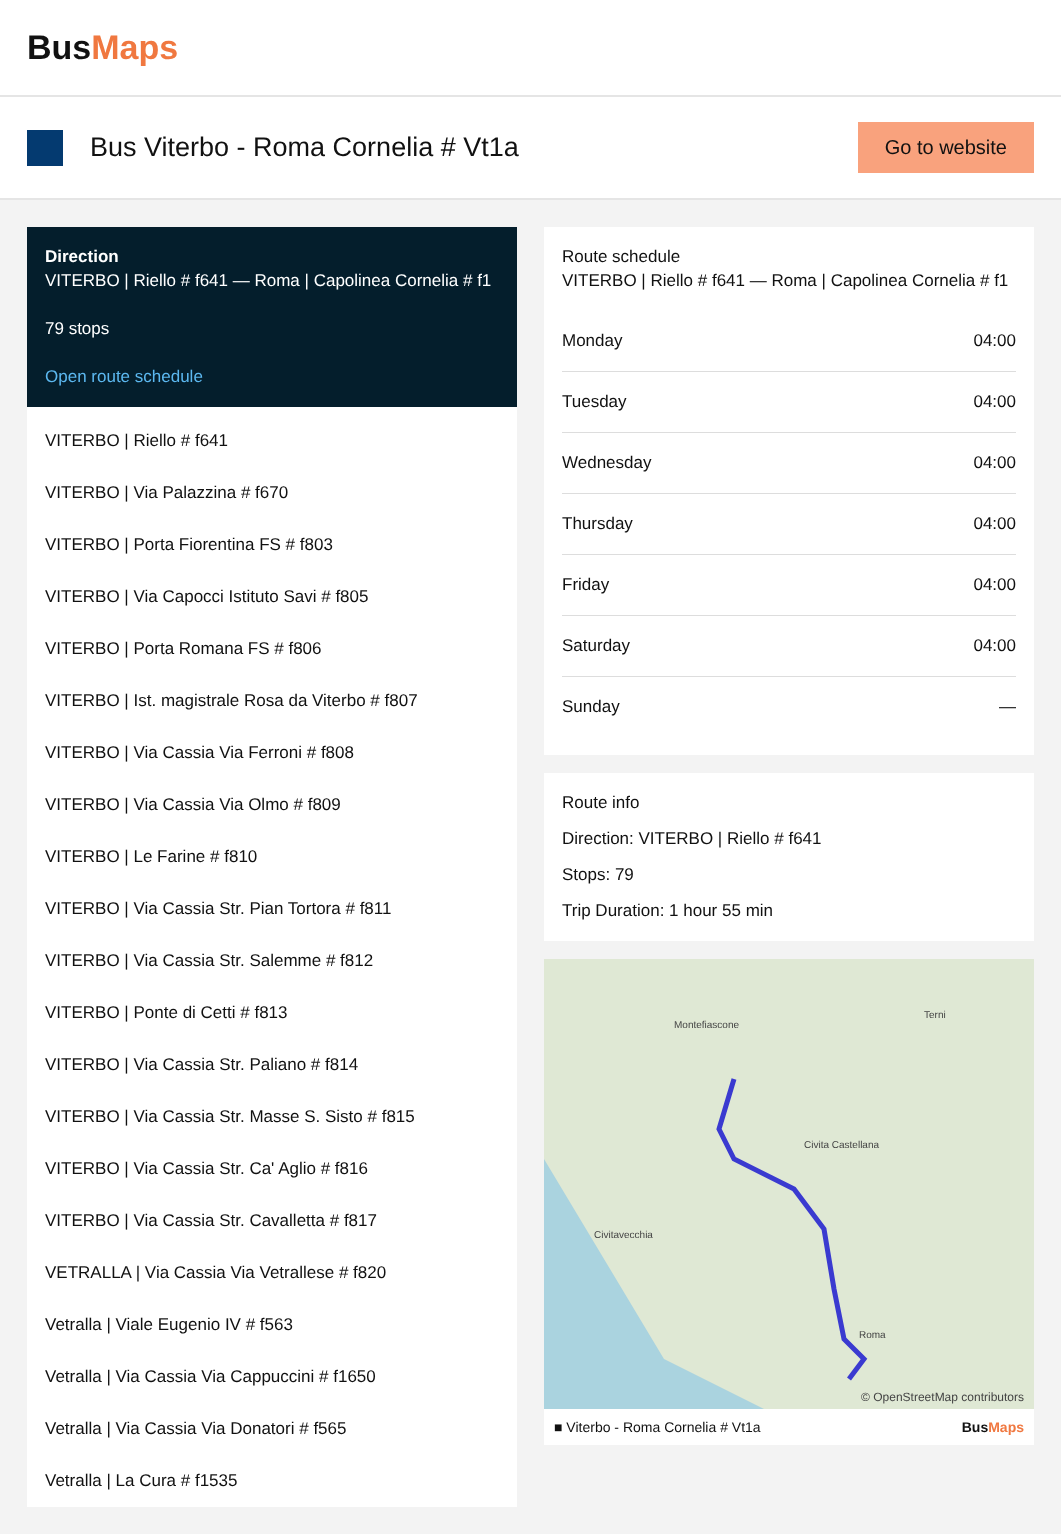BusMaps
Bus Viterbo - Roma Cornelia # Vt1a
Go to website
Direction
VITERBO | Riello # f641 — Roma | Capolinea Cornelia # f1
79 stops
Open route schedule
VITERBO | Riello # f641
VITERBO | Via Palazzina # f670
VITERBO | Porta Fiorentina FS # f803
VITERBO | Via Capocci Istituto Savi # f805
VITERBO | Porta Romana FS # f806
VITERBO | Ist. magistrale Rosa da Viterbo # f807
VITERBO | Via Cassia Via Ferroni # f808
VITERBO | Via Cassia Via Olmo # f809
VITERBO | Le Farine # f810
VITERBO | Via Cassia Str. Pian Tortora # f811
VITERBO | Via Cassia Str. Salemme # f812
VITERBO | Ponte di Cetti # f813
VITERBO | Via Cassia Str. Paliano # f814
VITERBO | Via Cassia Str. Masse S. Sisto # f815
VITERBO | Via Cassia Str. Ca' Aglio # f816
VITERBO | Via Cassia Str. Cavalletta # f817
VETRALLA | Via Cassia Via Vetrallese # f820
Vetralla | Viale Eugenio IV # f563
Vetralla | Via Cassia Via Cappuccini # f1650
Vetralla | Via Cassia Via Donatori # f565
Vetralla | La Cura # f1535
Route schedule
VITERBO | Riello # f641 — Roma | Capolinea Cornelia # f1
| Monday | 04:00 |
| Tuesday | 04:00 |
| Wednesday | 04:00 |
| Thursday | 04:00 |
| Friday | 04:00 |
| Saturday | 04:00 |
| Sunday | — |
Route info
Direction: VITERBO | Riello # f641
Stops: 79
Trip Duration: 1 hour 55 min
Montefiascone
Terni
Civita Castellana
Civitavecchia
Roma
© OpenStreetMap contributors
■ Viterbo - Roma Cornelia # Vt1a BusMaps